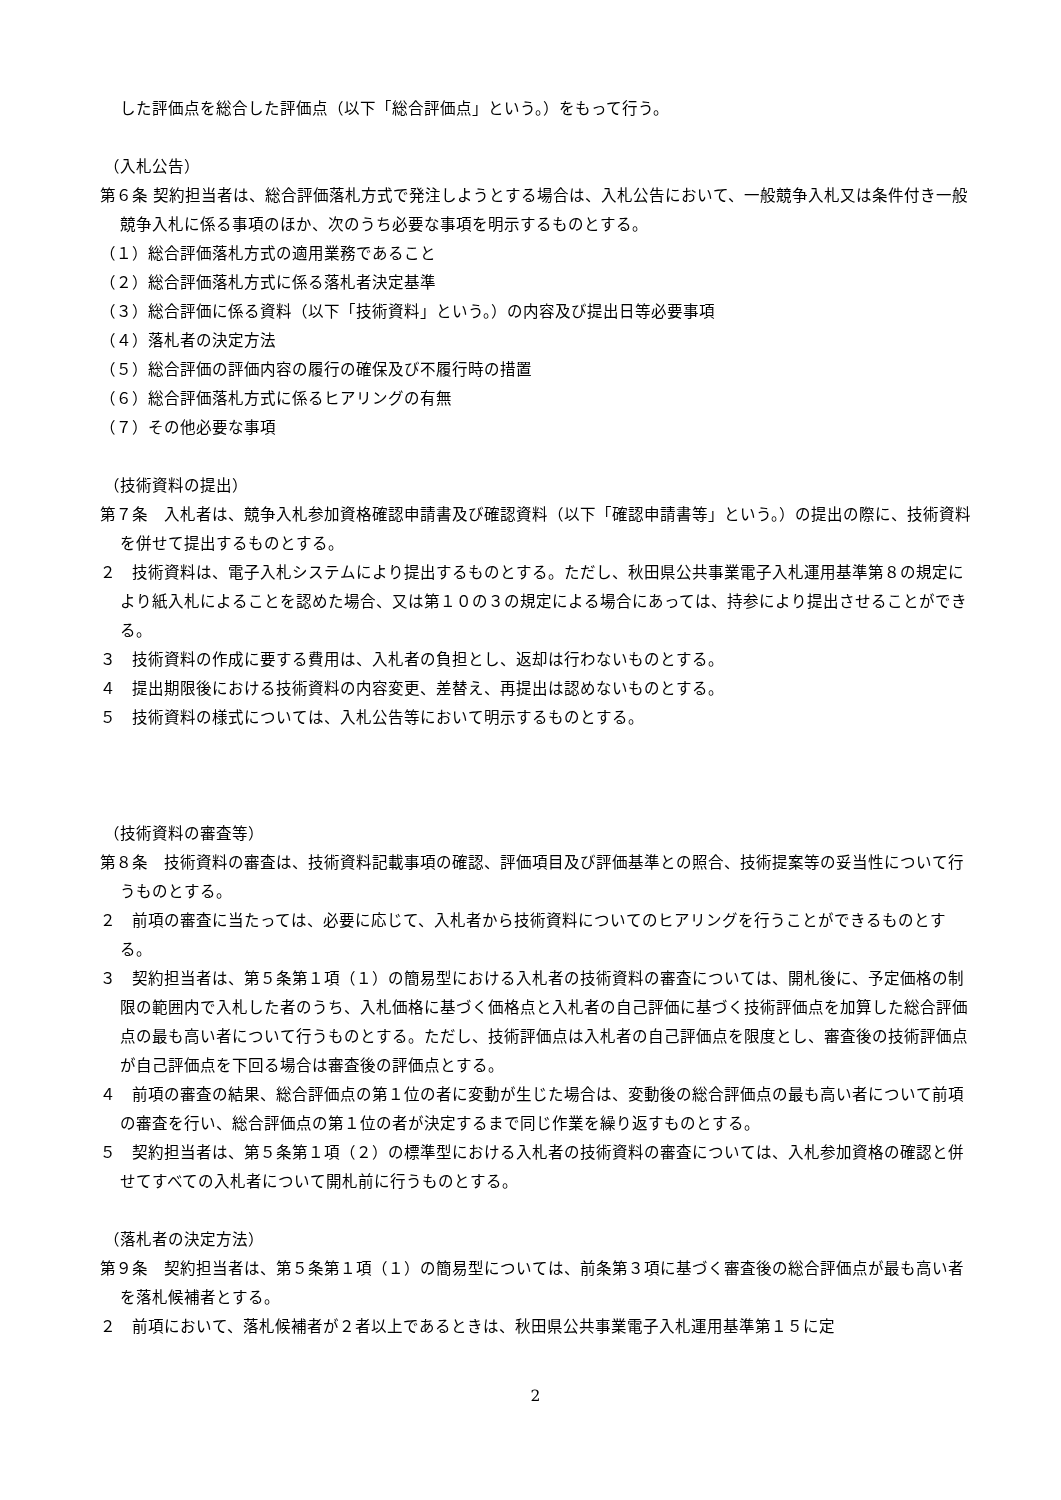した評価点を総合した評価点（以下「総合評価点」という。）をもって行う。
（入札公告）
第６条 契約担当者は、総合評価落札方式で発注しようとする場合は、入札公告において、一般競争入札又は条件付き一般競争入札に係る事項のほか、次のうち必要な事項を明示するものとする。
（１）総合評価落札方式の適用業務であること
（２）総合評価落札方式に係る落札者決定基準
（３）総合評価に係る資料（以下「技術資料」という。）の内容及び提出日等必要事項
（４）落札者の決定方法
（５）総合評価の評価内容の履行の確保及び不履行時の措置
（６）総合評価落札方式に係るヒアリングの有無
（７）その他必要な事項
（技術資料の提出）
第７条　入札者は、競争入札参加資格確認申請書及び確認資料（以下「確認申請書等」という。）の提出の際に、技術資料を併せて提出するものとする。
２　技術資料は、電子入札システムにより提出するものとする。ただし、秋田県公共事業電子入札運用基準第８の規定により紙入札によることを認めた場合、又は第１０の３の規定による場合にあっては、持参により提出させることができる。
３　技術資料の作成に要する費用は、入札者の負担とし、返却は行わないものとする。
４　提出期限後における技術資料の内容変更、差替え、再提出は認めないものとする。
５　技術資料の様式については、入札公告等において明示するものとする。
（技術資料の審査等）
第８条　技術資料の審査は、技術資料記載事項の確認、評価項目及び評価基準との照合、技術提案等の妥当性について行うものとする。
２　前項の審査に当たっては、必要に応じて、入札者から技術資料についてのヒアリングを行うことができるものとする。
３　契約担当者は、第５条第１項（１）の簡易型における入札者の技術資料の審査については、開札後に、予定価格の制限の範囲内で入札した者のうち、入札価格に基づく価格点と入札者の自己評価に基づく技術評価点を加算した総合評価点の最も高い者について行うものとする。ただし、技術評価点は入札者の自己評価点を限度とし、審査後の技術評価点が自己評価点を下回る場合は審査後の評価点とする。
４　前項の審査の結果、総合評価点の第１位の者に変動が生じた場合は、変動後の総合評価点の最も高い者について前項の審査を行い、総合評価点の第１位の者が決定するまで同じ作業を繰り返すものとする。
５　契約担当者は、第５条第１項（２）の標準型における入札者の技術資料の審査については、入札参加資格の確認と併せてすべての入札者について開札前に行うものとする。
（落札者の決定方法）
第９条　契約担当者は、第５条第１項（１）の簡易型については、前条第３項に基づく審査後の総合評価点が最も高い者を落札候補者とする。
２　前項において、落札候補者が２者以上であるときは、秋田県公共事業電子入札運用基準第１５に定
2